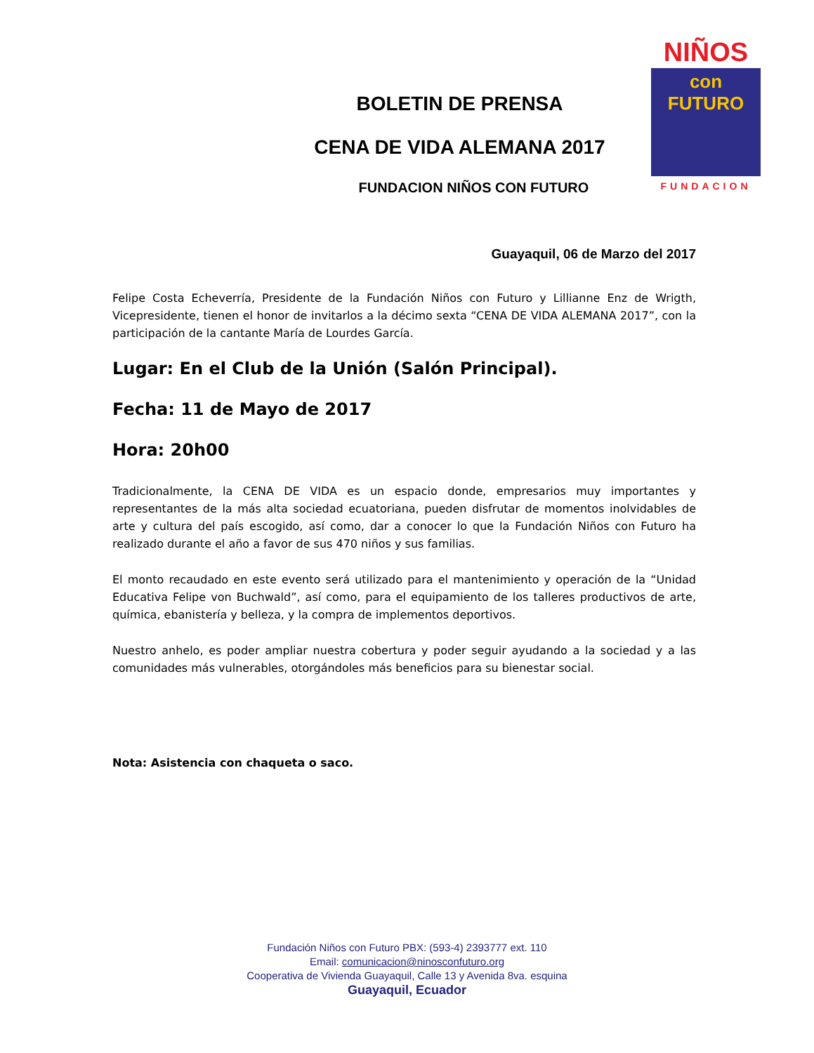NIÑOS
con
FUTURO
FUNDACION
BOLETIN DE PRENSA
CENA DE VIDA ALEMANA 2017
FUNDACION NIÑOS CON FUTURO
Guayaquil, 06 de Marzo del 2017
Felipe Costa Echeverría, Presidente de la Fundación Niños con Futuro y Lillianne Enz de Wrigth, Vicepresidente, tienen el honor de invitarlos a la décimo sexta “CENA DE VIDA ALEMANA 2017”, con la participación de la cantante María de Lourdes García.
Lugar: En el Club de la Unión (Salón Principal).
Fecha: 11 de Mayo de 2017
Hora: 20h00
Tradicionalmente, la CENA DE VIDA es un espacio donde, empresarios muy importantes y representantes de la más alta sociedad ecuatoriana, pueden disfrutar de momentos inolvidables de arte y cultura del país escogido, así como, dar a conocer lo que la Fundación Niños con Futuro ha realizado durante el año a favor de sus 470 niños y sus familias.
El monto recaudado en este evento será utilizado para el mantenimiento y operación de la “Unidad Educativa Felipe von Buchwald”, así como, para el equipamiento de los talleres productivos de arte, química, ebanistería y belleza, y la compra de implementos deportivos.
Nuestro anhelo, es poder ampliar nuestra cobertura y poder seguir ayudando a la sociedad y a las comunidades más vulnerables, otorgándoles más beneficios para su bienestar social.
Nota: Asistencia con chaqueta o saco.
Fundación Niños con Futuro PBX: (593-4) 2393777 ext. 110
Email: comunicacion@ninosconfuturo.org
Cooperativa de Vivienda Guayaquil, Calle 13 y Avenida 8va. esquina
Guayaquil, Ecuador